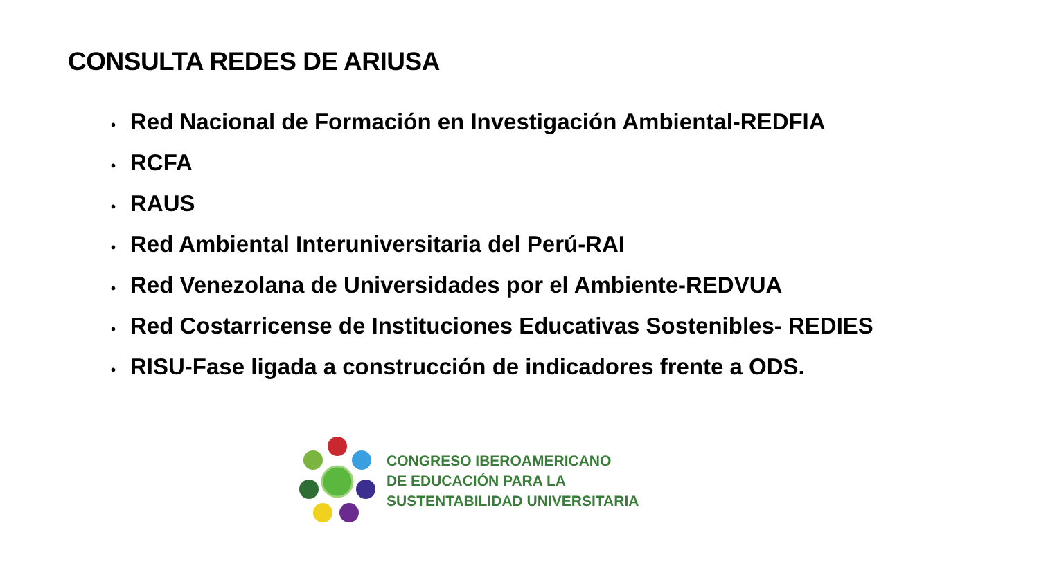CONSULTA REDES DE ARIUSA
• Red Nacional de Formación en Investigación Ambiental-REDFIA
• RCFA
• RAUS
• Red Ambiental Interuniversitaria del Perú-RAI
• Red Venezolana de Universidades por el Ambiente-REDVUA
• Red Costarricense de Instituciones Educativas Sostenibles- REDIES
• RISU-Fase ligada a construcción de indicadores frente a ODS.
CONGRESO IBEROAMERICANO
DE EDUCACIÓN PARA LA
SUSTENTABILIDAD UNIVERSITARIA